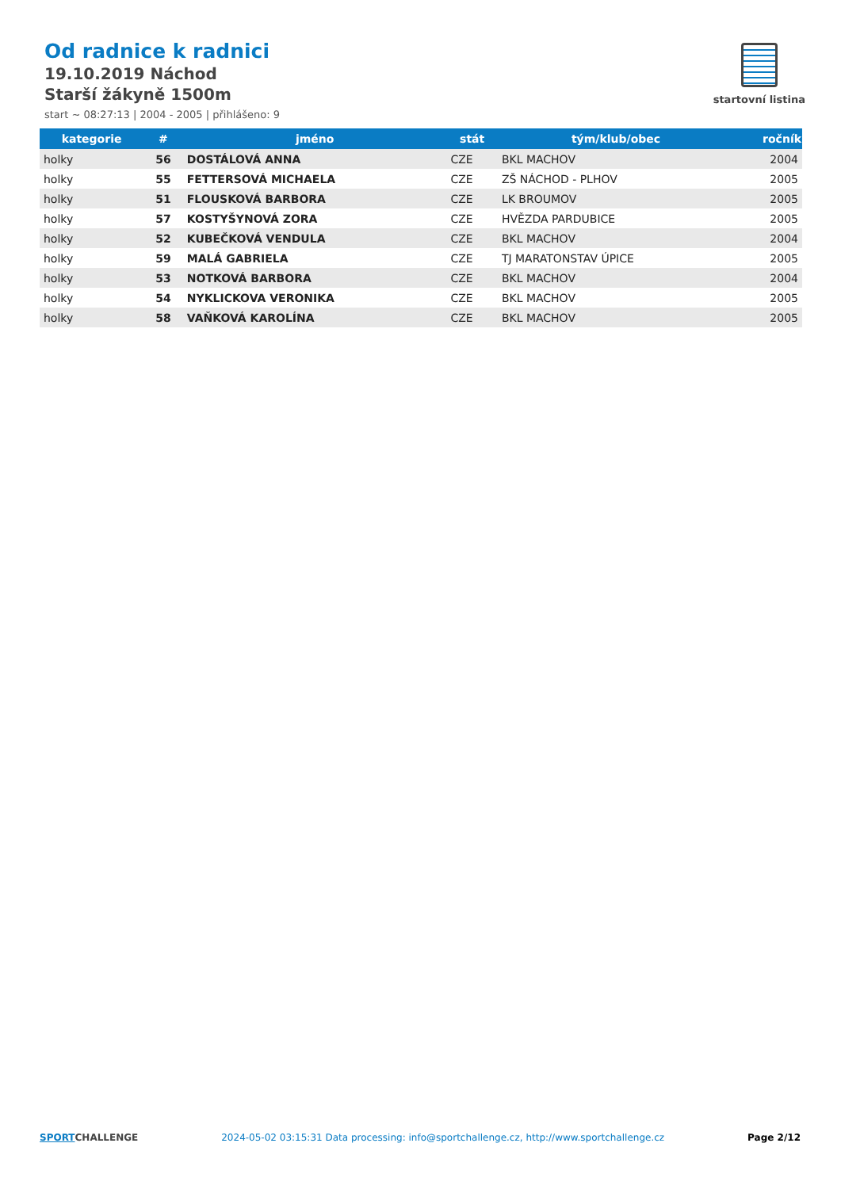Od radnice k radnici
19.10.2019 Náchod
Starší žákyně 1500m
start ~ 08:27:13 | 2004 - 2005 | přihlášeno: 9
startovní listina
| kategorie | # | jméno | stát | tým/klub/obec | ročník |
| --- | --- | --- | --- | --- | --- |
| holky | 56 | DOSTÁLOVÁ ANNA | CZE | BKL MACHOV | 2004 |
| holky | 55 | FETTERSOVÁ MICHAELA | CZE | ZŠ NÁCHOD - PLHOV | 2005 |
| holky | 51 | FLOUSKOVÁ BARBORA | CZE | LK BROUMOV | 2005 |
| holky | 57 | KOSTYŠYNOVÁ ZORA | CZE | HVĚZDA PARDUBICE | 2005 |
| holky | 52 | KUBEČKOVÁ VENDULA | CZE | BKL MACHOV | 2004 |
| holky | 59 | MALÁ GABRIELA | CZE | TJ MARATONSTAV ÚPICE | 2005 |
| holky | 53 | NOTKOVÁ BARBORA | CZE | BKL MACHOV | 2004 |
| holky | 54 | NYKLICKOVA VERONIKA | CZE | BKL MACHOV | 2005 |
| holky | 58 | VAŇKOVÁ KAROLÍNA | CZE | BKL MACHOV | 2005 |
SPORTCHALLENGE 2024-05-02 03:15:31 Data processing: info@sportchallenge.cz, http://www.sportchallenge.cz
Page 2/12